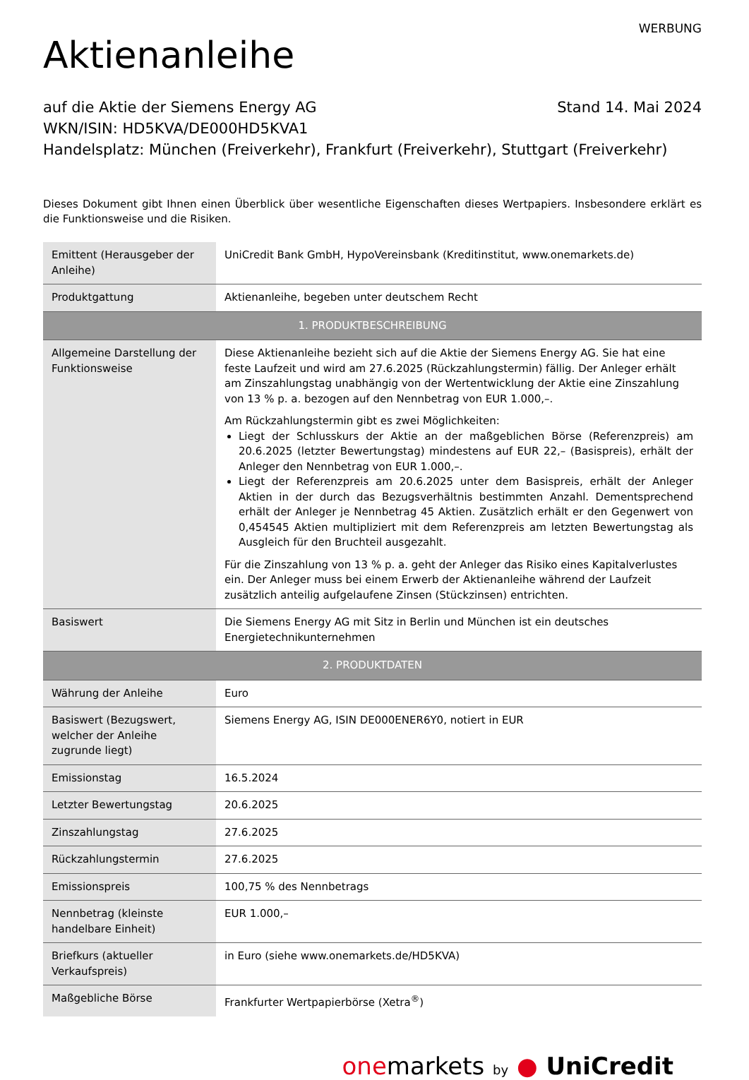WERBUNG
Aktienanleihe
auf die Aktie der Siemens Energy AG Stand 14. Mai 2024
WKN/ISIN: HD5KVA/DE000HD5KVA1
Handelsplatz: München (Freiverkehr), Frankfurt (Freiverkehr), Stuttgart (Freiverkehr)
Dieses Dokument gibt Ihnen einen Überblick über wesentliche Eigenschaften dieses Wertpapiers. Insbesondere erklärt es die Funktionsweise und die Risiken.
| Emittent (Herausgeber der Anleihe) | UniCredit Bank GmbH, HypoVereinsbank (Kreditinstitut, www.onemarkets.de) |
| Produktgattung | Aktienanleihe, begeben unter deutschem Recht |
| 1. PRODUKTBESCHREIBUNG | |
| Allgemeine Darstellung der Funktionsweise | Diese Aktienanleihe bezieht sich auf die Aktie der Siemens Energy AG. Sie hat eine feste Laufzeit und wird am 27.6.2025 (Rückzahlungstermin) fällig. Der Anleger erhält am Zinszahlungstag unabhängig von der Wertentwicklung der Aktie eine Zinszahlung von 13 % p. a. bezogen auf den Nennbetrag von EUR 1.000,–. Am Rückzahlungstermin gibt es zwei Möglichkeiten: Liegt der Schlusskurs der Aktie an der maßgeblichen Börse (Referenzpreis) am 20.6.2025 (letzter Bewertungstag) mindestens auf EUR 22,– (Basispreis), erhält der Anleger den Nennbetrag von EUR 1.000,–. Liegt der Referenzpreis am 20.6.2025 unter dem Basispreis, erhält der Anleger Aktien in der durch das Bezugsverhältnis bestimmten Anzahl. Dementsprechend erhält der Anleger je Nennbetrag 45 Aktien. Zusätzlich erhält er den Gegenwert von 0,454545 Aktien multipliziert mit dem Referenzpreis am letzten Bewertungstag als Ausgleich für den Bruchteil ausgezahlt. Für die Zinszahlung von 13 % p. a. geht der Anleger das Risiko eines Kapitalverlustes ein. Der Anleger muss bei einem Erwerb der Aktienanleihe während der Laufzeit zusätzlich anteilig aufgelaufene Zinsen (Stückzinsen) entrichten. |
| Basiswert | Die Siemens Energy AG mit Sitz in Berlin und München ist ein deutsches Energietechnikunternehmen |
| 2. PRODUKTDATEN | |
| Währung der Anleihe | Euro |
| Basiswert (Bezugswert, welcher der Anleihe zugrunde liegt) | Siemens Energy AG, ISIN DE000ENER6Y0, notiert in EUR |
| Emissionstag | 16.5.2024 |
| Letzter Bewertungstag | 20.6.2025 |
| Zinszahlungstag | 27.6.2025 |
| Rückzahlungstermin | 27.6.2025 |
| Emissionspreis | 100,75 % des Nennbetrags |
| Nennbetrag (kleinste handelbare Einheit) | EUR 1.000,– |
| Briefkurs (aktueller Verkaufspreis) | in Euro (siehe www.onemarkets.de/HD5KVA) |
| Maßgebliche Börse | Frankfurter Wertpapierbörse (Xetra<sup>®</sup>) |
one markets by ● UniCredit